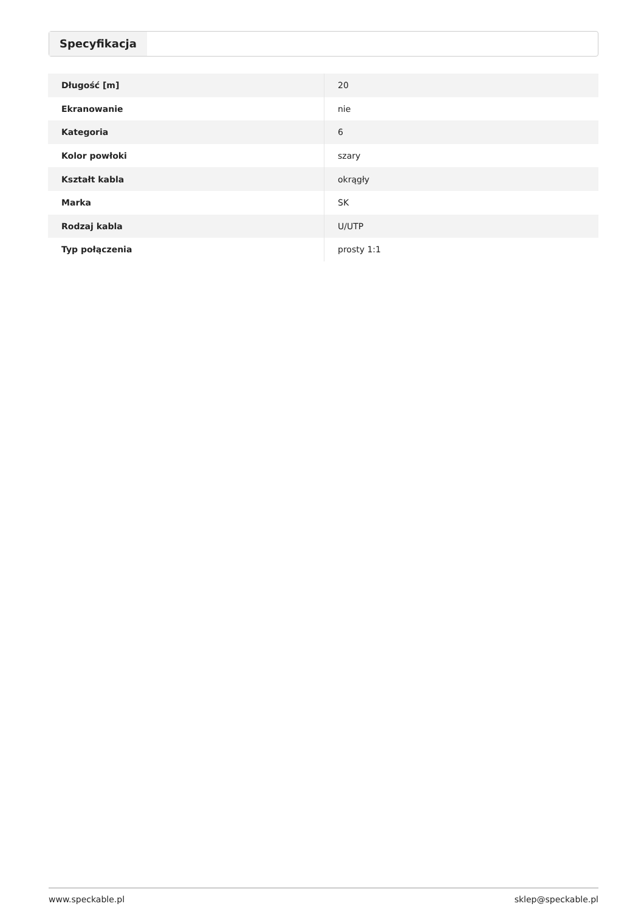Specyfikacja
| Długość [m] | 20 |
| Ekranowanie | nie |
| Kategoria | 6 |
| Kolor powłoki | szary |
| Kształt kabla | okrągły |
| Marka | SK |
| Rodzaj kabla | U/UTP |
| Typ połączenia | prosty 1:1 |
www.speckable.pl sklep@speckable.pl